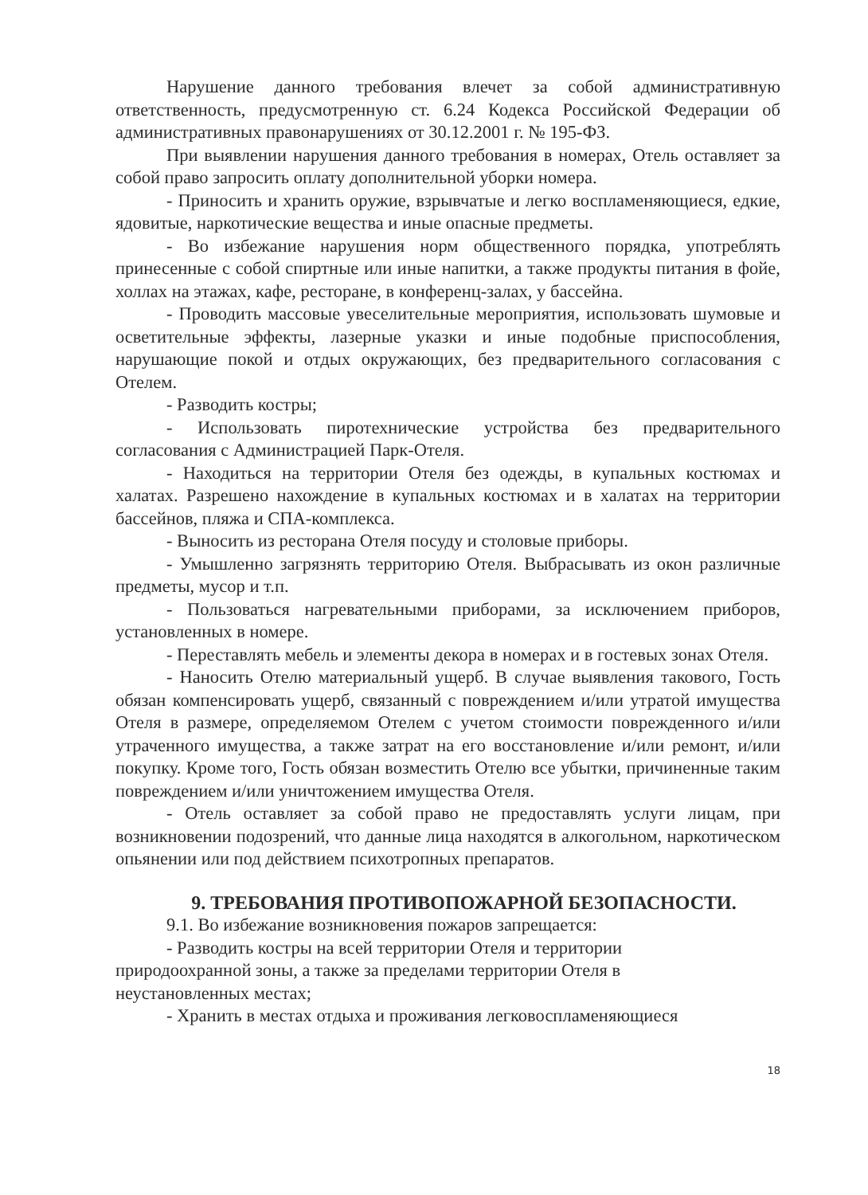Нарушение данного требования влечет за собой административную ответственность, предусмотренную ст. 6.24 Кодекса Российской Федерации об административных правонарушениях от 30.12.2001 г. № 195-ФЗ.
При выявлении нарушения данного требования в номерах, Отель оставляет за собой право запросить оплату дополнительной уборки номера.
- Приносить и хранить оружие, взрывчатые и легко воспламеняющиеся, едкие, ядовитые, наркотические вещества и иные опасные предметы.
- Во избежание нарушения норм общественного порядка, употреблять принесенные с собой спиртные или иные напитки, а также продукты питания в фойе, холлах на этажах, кафе, ресторане, в конференц-залах, у бассейна.
- Проводить массовые увеселительные мероприятия, использовать шумовые и осветительные эффекты, лазерные указки и иные подобные приспособления, нарушающие покой и отдых окружающих, без предварительного согласования с Отелем.
- Разводить костры;
- Использовать пиротехнические устройства без предварительного согласования с Администрацией Парк-Отеля.
- Находиться на территории Отеля без одежды, в купальных костюмах и халатах. Разрешено нахождение в купальных костюмах и в халатах на территории бассейнов, пляжа и СПА-комплекса.
- Выносить из ресторана Отеля посуду и столовые приборы.
- Умышленно загрязнять территорию Отеля. Выбрасывать из окон различные предметы, мусор и т.п.
- Пользоваться нагревательными приборами, за исключением приборов, установленных в номере.
- Переставлять мебель и элементы декора в номерах и в гостевых зонах Отеля.
- Наносить Отелю материальный ущерб. В случае выявления такового, Гость обязан компенсировать ущерб, связанный с повреждением и/или утратой имущества Отеля в размере, определяемом Отелем с учетом стоимости поврежденного и/или утраченного имущества, а также затрат на его восстановление и/или ремонт, и/или покупку. Кроме того, Гость обязан возместить Отелю все убытки, причиненные таким повреждением и/или уничтожением имущества Отеля.
- Отель оставляет за собой право не предоставлять услуги лицам, при возникновении подозрений, что данные лица находятся в алкогольном, наркотическом опьянении или под действием психотропных препаратов.
9. ТРЕБОВАНИЯ ПРОТИВОПОЖАРНОЙ БЕЗОПАСНОСТИ.
9.1. Во избежание возникновения пожаров запрещается:
- Разводить костры на всей территории Отеля и территории
природоохранной зоны, а также за пределами территории Отеля в
неустановленных местах;
- Хранить в местах отдыха и проживания легковоспламеняющиеся
18